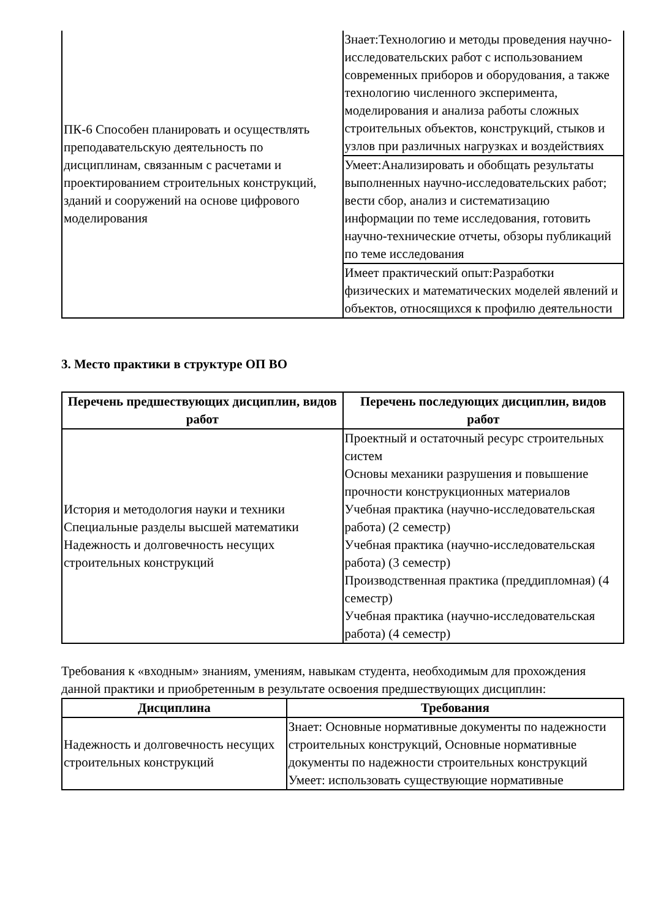| ПК-6 Способен планировать и осуществлять преподавательскую деятельность по дисциплинам, связанным с расчетами и проектированием строительных конструкций, зданий и сооружений на основе цифрового моделирования | Знает:Технологию и методы проведения научно-исследовательских работ с использованием современных приборов и оборудования, а также технологию численного эксперимента, моделирования и анализа работы сложных строительных объектов, конструкций, стыков и узлов при различных нагрузках и воздействиях |
| | Умеет:Анализировать и обобщать результаты выполненных научно-исследовательских работ; вести сбор, анализ и систематизацию информации по теме исследования, готовить научно-технические отчеты, обзоры публикаций по теме исследования |
| | Имеет практический опыт:Разработки физических и математических моделей явлений и объектов, относящихся к профилю деятельности |
3. Место практики в структуре ОП ВО
| Перечень предшествующих дисциплин, видов работ | Перечень последующих дисциплин, видов работ |
| --- | --- |
| История и методология науки и техники Специальные разделы высшей математики Надежность и долговечность несущих строительных конструкций | Проектный и остаточный ресурс строительных систем Основы механики разрушения и повышение прочности конструкционных материалов Учебная практика (научно-исследовательская работа) (2 семестр) Учебная практика (научно-исследовательская работа) (3 семестр) Производственная практика (преддипломная) (4 семестр) Учебная практика (научно-исследовательская работа) (4 семестр) |
Требования к «входным» знаниям, умениям, навыкам студента, необходимым для прохождения данной практики и приобретенным в результате освоения предшествующих дисциплин:
| Дисциплина | Требования |
| --- | --- |
| Надежность и долговечность несущих строительных конструкций | Знает: Основные нормативные документы по надежности строительных конструкций, Основные нормативные документы по надежности строительных конструкций Умеет: использовать существующие нормативные |